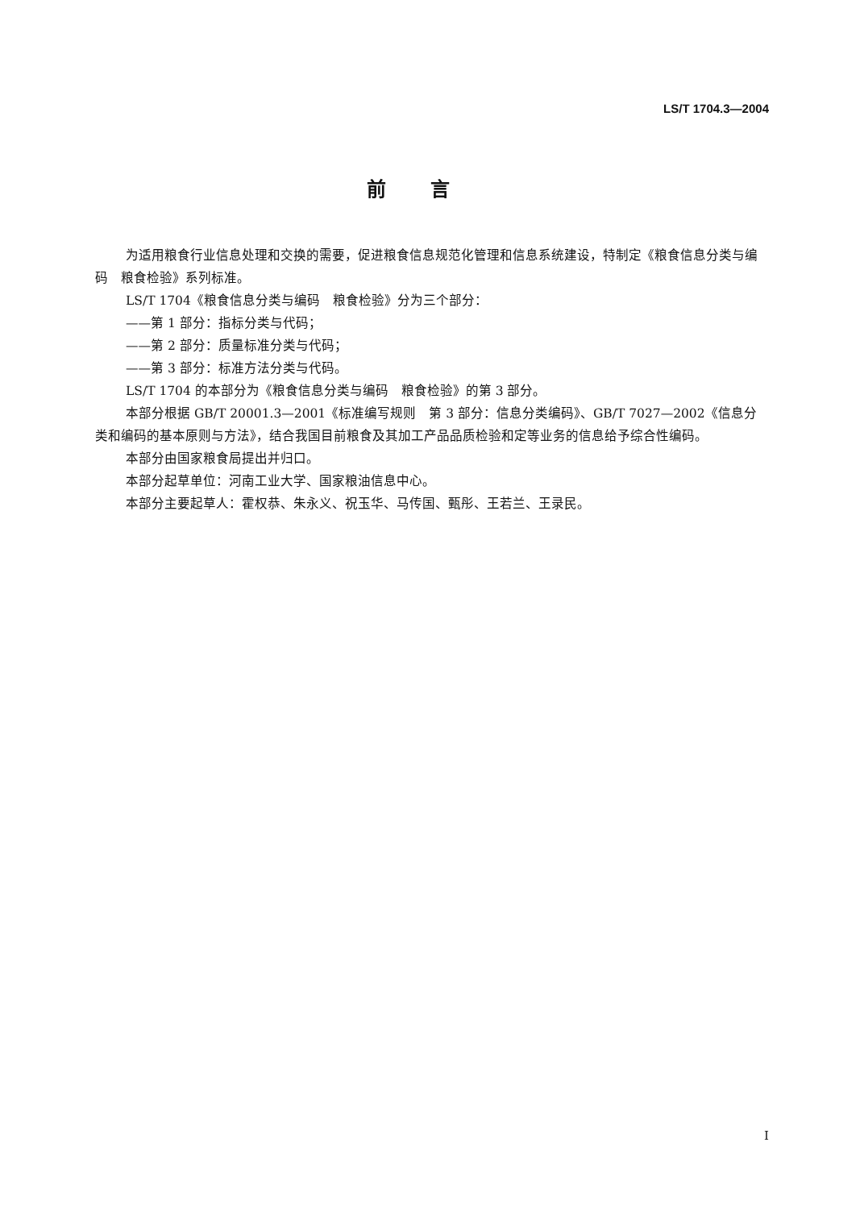LS/T 1704.3—2004
前言
为适用粮食行业信息处理和交换的需要，促进粮食信息规范化管理和信息系统建设，特制定《粮食信息分类与编码　粮食检验》系列标准。
LS/T 1704《粮食信息分类与编码　粮食检验》分为三个部分：
——第 1 部分：指标分类与代码；
——第 2 部分：质量标准分类与代码；
——第 3 部分：标准方法分类与代码。
LS/T 1704 的本部分为《粮食信息分类与编码　粮食检验》的第 3 部分。
本部分根据 GB/T 20001.3—2001《标准编写规则　第 3 部分：信息分类编码》、GB/T 7027—2002《信息分类和编码的基本原则与方法》，结合我国目前粮食及其加工产品品质检验和定等业务的信息给予综合性编码。
本部分由国家粮食局提出并归口。
本部分起草单位：河南工业大学、国家粮油信息中心。
本部分主要起草人：霍权恭、朱永义、祝玉华、马传国、甄彤、王若兰、王录民。
I